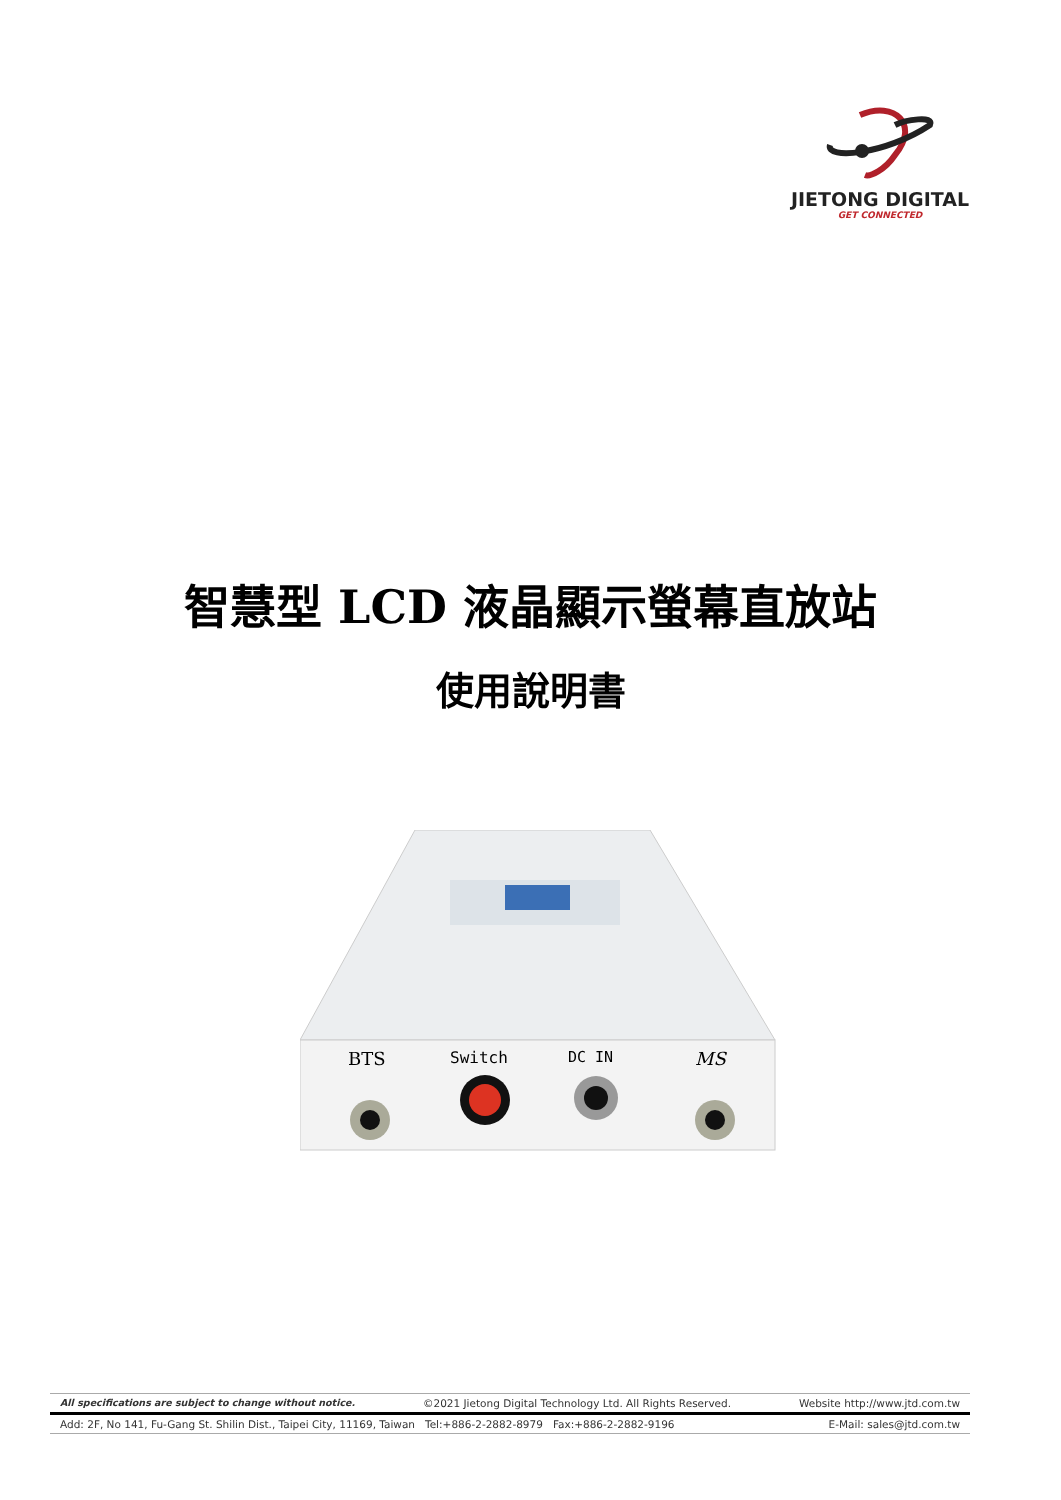JIETONG DIGITAL
GET CONNECTED
智慧型 LCD 液晶顯示螢幕直放站
使用說明書
BTS
Switch
DC IN
MS
All specifications are subject to change without notice. ©2021 Jietong Digital Technology Ltd. All Rights Reserved. Website http://www.jtd.com.tw
Add: 2F, No 141, Fu-Gang St. Shilin Dist., Taipei City, 11169, Taiwan Tel:+886-2-2882-8979 Fax:+886-2-2882-9196 E-Mail: sales@jtd.com.tw